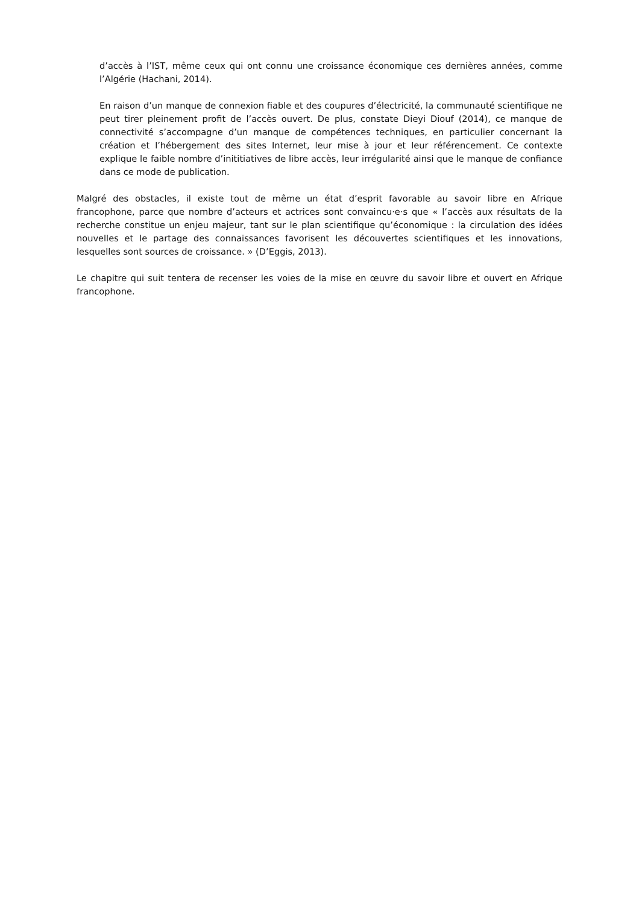d’accès à l’IST, même ceux qui ont connu une croissance économique ces dernières années, comme l’Algérie (Hachani, 2014).
En raison d’un manque de connexion fiable et des coupures d’électricité, la communauté scientifique ne peut tirer pleinement profit de l’accès ouvert. De plus, constate Dieyi Diouf (2014), ce manque de connectivité s’accompagne d’un manque de compétences techniques, en particulier concernant la création et l’hébergement des sites Internet, leur mise à jour et leur référencement. Ce contexte explique le faible nombre d’inititiatives de libre accès, leur irrégularité ainsi que le manque de confiance dans ce mode de publication.
Malgré des obstacles, il existe tout de même un état d’esprit favorable au savoir libre en Afrique francophone, parce que nombre d’acteurs et actrices sont convaincu·e·s que « l’accès aux résultats de la recherche constitue un enjeu majeur, tant sur le plan scientifique qu’économique : la circulation des idées nouvelles et le partage des connaissances favorisent les découvertes scientifiques et les innovations, lesquelles sont sources de croissance. » (D’Eggis, 2013).
Le chapitre qui suit tentera de recenser les voies de la mise en œuvre du savoir libre et ouvert en Afrique francophone.